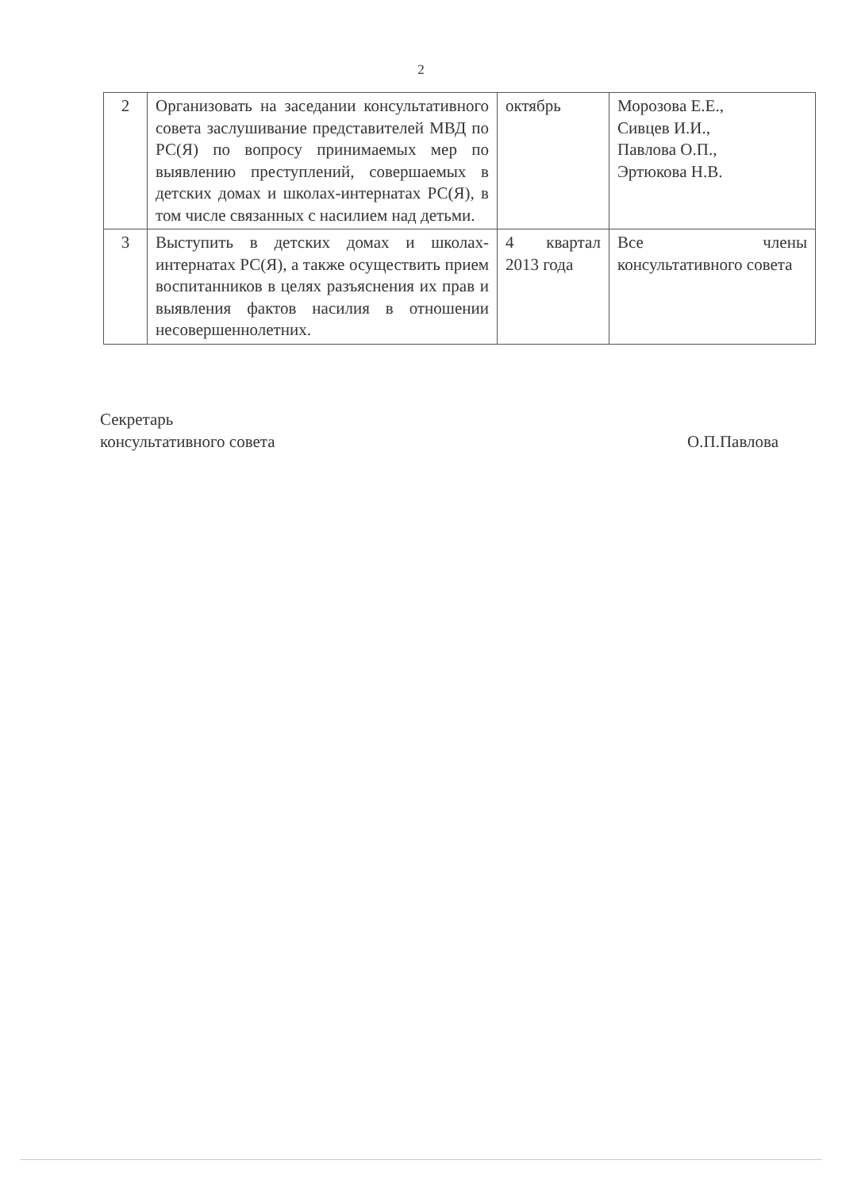2
| 2 | Организовать на заседании консультативного совета заслушивание представителей МВД по РС(Я) по вопросу принимаемых мер по выявлению преступлений, совершаемых в детских домах и школах-интернатах РС(Я), в том числе связанных с насилием над детьми. | октябрь | Морозова Е.Е., Сивцев И.И., Павлова О.П., Эртюкова Н.В. |
| 3 | Выступить в детских домах и школах-интернатах РС(Я), а также осуществить прием воспитанников в целях разъяснения их прав и выявления фактов насилия в отношении несовершеннолетних. | 4 квартал 2013 года | Все члены консультативного совета |
Секретарь
консультативного совета
О.П.Павлова